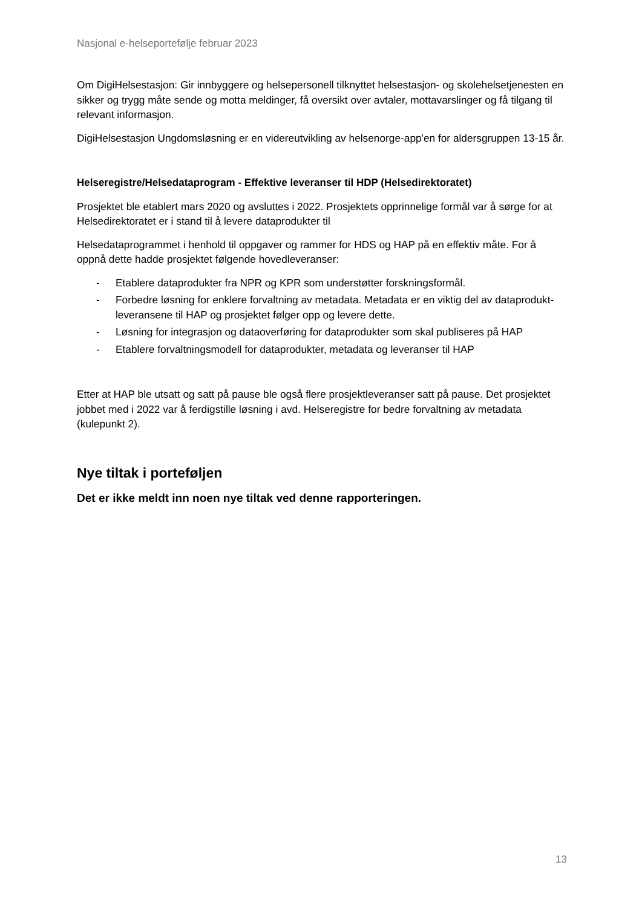Nasjonal e-helseportefølje februar 2023
Om DigiHelsestasjon: Gir innbyggere og helsepersonell tilknyttet helsestasjon- og skolehelsetjenesten en sikker og trygg måte sende og motta meldinger, få oversikt over avtaler, mottavarslinger og få tilgang til relevant informasjon.
DigiHelsestasjon Ungdomsløsning er en videreutvikling av helsenorge-app'en for aldersgruppen 13-15 år.
Helseregistre/Helsedataprogram - Effektive leveranser til HDP (Helsedirektoratet)
Prosjektet ble etablert mars 2020 og avsluttes i 2022. Prosjektets opprinnelige formål var å sørge for at Helsedirektoratet er i stand til å levere dataprodukter til
Helsedataprogrammet i henhold til oppgaver og rammer for HDS og HAP på en effektiv måte. For å oppnå dette hadde prosjektet følgende hovedleveranser:
- Etablere dataprodukter fra NPR og KPR som understøtter forskningsformål.
- Forbedre løsning for enklere forvaltning av metadata. Metadata er en viktig del av dataprodukt-leveransene til HAP og prosjektet følger opp og levere dette.
- Løsning for integrasjon og dataoverføring for dataprodukter som skal publiseres på HAP
- Etablere forvaltningsmodell for dataprodukter, metadata og leveranser til HAP
Etter at HAP ble utsatt og satt på pause ble også flere prosjektleveranser satt på pause. Det prosjektet jobbet med i 2022 var å ferdigstille løsning i avd. Helseregistre for bedre forvaltning av metadata (kulepunkt 2).
Nye tiltak i porteføljen
Det er ikke meldt inn noen nye tiltak ved denne rapporteringen.
13